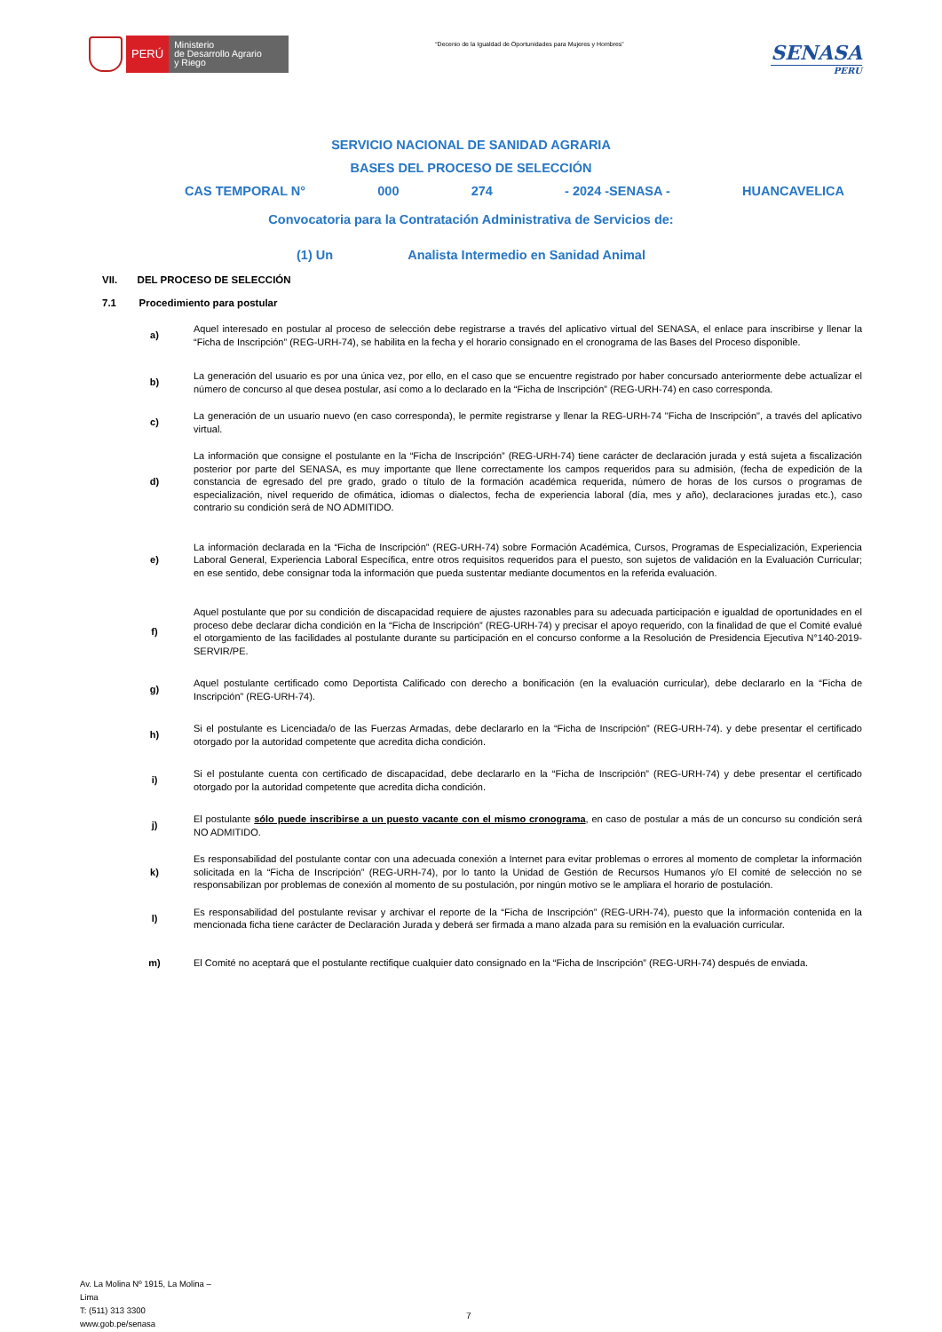PERÚ
Ministerio
de Desarrollo Agrario
y Riego
“Decenio de la Igualdad de Oportunidades para Mujeres y Hombres”
SENASA
PERU
SERVICIO NACIONAL DE SANIDAD AGRARIA
BASES DEL PROCESO DE SELECCIÓN
CAS TEMPORAL N° 000 274 - 2024 -SENASA - HUANCAVELICA
Convocatoria para la Contratación Administrativa de Servicios de:
(1) Un Analista Intermedio en Sanidad Animal
VII. DEL PROCESO DE SELECCIÓN
7.1 Procedimiento para postular
a)
Aquel interesado en postular al proceso de selección debe registrarse a través del aplicativo virtual del SENASA, el enlace para inscribirse y llenar la “Ficha de Inscripción” (REG-URH-74), se habilita en la fecha y el horario consignado en el cronograma de las Bases del Proceso disponible.
b)
La generación del usuario es por una única vez, por ello, en el caso que se encuentre registrado por haber concursado anteriormente debe actualizar el número de concurso al que desea postular, así como a lo declarado en la “Ficha de Inscripción” (REG-URH-74) en caso corresponda.
c)
La generación de un usuario nuevo (en caso corresponda), le permite registrarse y llenar la REG-URH-74 "Ficha de Inscripción", a través del aplicativo virtual.
d)
La información que consigne el postulante en la “Ficha de Inscripción” (REG-URH-74) tiene carácter de declaración jurada y está sujeta a fiscalización posterior por parte del SENASA, es muy importante que llene correctamente los campos requeridos para su admisión, (fecha de expedición de la constancia de egresado del pre grado, grado o título de la formación académica requerida, número de horas de los cursos o programas de especialización, nivel requerido de ofimática, idiomas o dialectos, fecha de experiencia laboral (día, mes y año), declaraciones juradas etc.), caso contrario su condición será de NO ADMITIDO.
e)
La información declarada en la “Ficha de Inscripción” (REG-URH-74) sobre Formación Académica, Cursos, Programas de Especialización, Experiencia Laboral General, Experiencia Laboral Específica, entre otros requisitos requeridos para el puesto, son sujetos de validación en la Evaluación Curricular; en ese sentido, debe consignar toda la información que pueda sustentar mediante documentos en la referida evaluación.
f)
Aquel postulante que por su condición de discapacidad requiere de ajustes razonables para su adecuada participación e igualdad de oportunidades en el proceso debe declarar dicha condición en la “Ficha de Inscripción” (REG-URH-74) y precisar el apoyo requerido, con la finalidad de que el Comité evalué el otorgamiento de las facilidades al postulante durante su participación en el concurso conforme a la Resolución de Presidencia Ejecutiva N°140-2019-SERVIR/PE.
g)
Aquel postulante certificado como Deportista Calificado con derecho a bonificación (en la evaluación curricular), debe declararlo en la “Ficha de Inscripción” (REG-URH-74).
h)
Si el postulante es Licenciada/o de las Fuerzas Armadas, debe declararlo en la “Ficha de Inscripción” (REG-URH-74). y debe presentar el certificado otorgado por la autoridad competente que acredita dicha condición.
i)
Si el postulante cuenta con certificado de discapacidad, debe declararlo en la “Ficha de Inscripción” (REG-URH-74) y debe presentar el certificado otorgado por la autoridad competente que acredita dicha condición.
j)
El postulante sólo puede inscribirse a un puesto vacante con el mismo cronograma, en caso de postular a más de un concurso su condición será NO ADMITIDO.
k)
Es responsabilidad del postulante contar con una adecuada conexión a Internet para evitar problemas o errores al momento de completar la información solicitada en la “Ficha de Inscripción” (REG-URH-74), por lo tanto la Unidad de Gestión de Recursos Humanos y/o El comité de selección no se responsabilizan por problemas de conexión al momento de su postulación, por ningún motivo se le ampliara el horario de postulación.
l)
Es responsabilidad del postulante revisar y archivar el reporte de la “Ficha de Inscripción” (REG-URH-74), puesto que la información contenida en la mencionada ficha tiene carácter de Declaración Jurada y deberá ser firmada a mano alzada para su remisión en la evaluación curricular.
m)
El Comité no aceptará que el postulante rectifique cualquier dato consignado en la “Ficha de Inscripción” (REG-URH-74) después de enviada.
Av. La Molina Nº 1915, La Molina –
Lima
T: (511) 313 3300
www.gob.pe/senasa
7